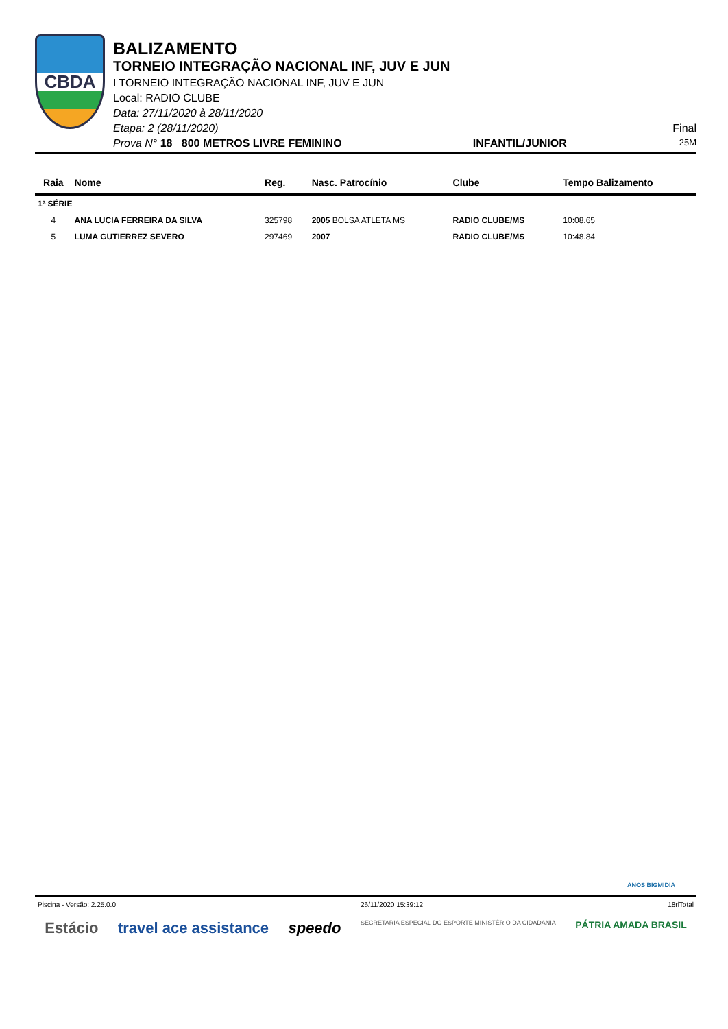CBDA
BALIZAMENTO
TORNEIO INTEGRAÇÃO NACIONAL INF, JUV E JUN
I TORNEIO INTEGRAÇÃO NACIONAL INF, JUV E JUN
Local: RADIO CLUBE
Data: 27/11/2020 à 28/11/2020
Etapa: 2 (28/11/2020) Final
Prova N° 18 800 METROS LIVRE FEMININO INFANTIL/JUNIOR 25M
| Raia | Nome | Reg. | Nasc. Patrocínio | Clube | Tempo Balizamento |
| --- | --- | --- | --- | --- | --- |
| 1ª SÉRIE | | | | | |
| 4 | ANA LUCIA FERREIRA DA SILVA | 325798 | 2005 BOLSA ATLETA MS | RADIO CLUBE/MS | 10:08.65 |
| 5 | LUMA GUTIERREZ SEVERO | 297469 | 2007 | RADIO CLUBE/MS | 10:48.84 |
ANOS BIGMIDIA
Piscina - Versão: 2.25.0.0 26/11/2020 15:39:12 18rlTotal
Estácio travel ace assistance speedo SECRETARIA ESPECIAL DO ESPORTE MINISTÉRIO DA CIDADANIA PÁTRIA AMADA BRASIL